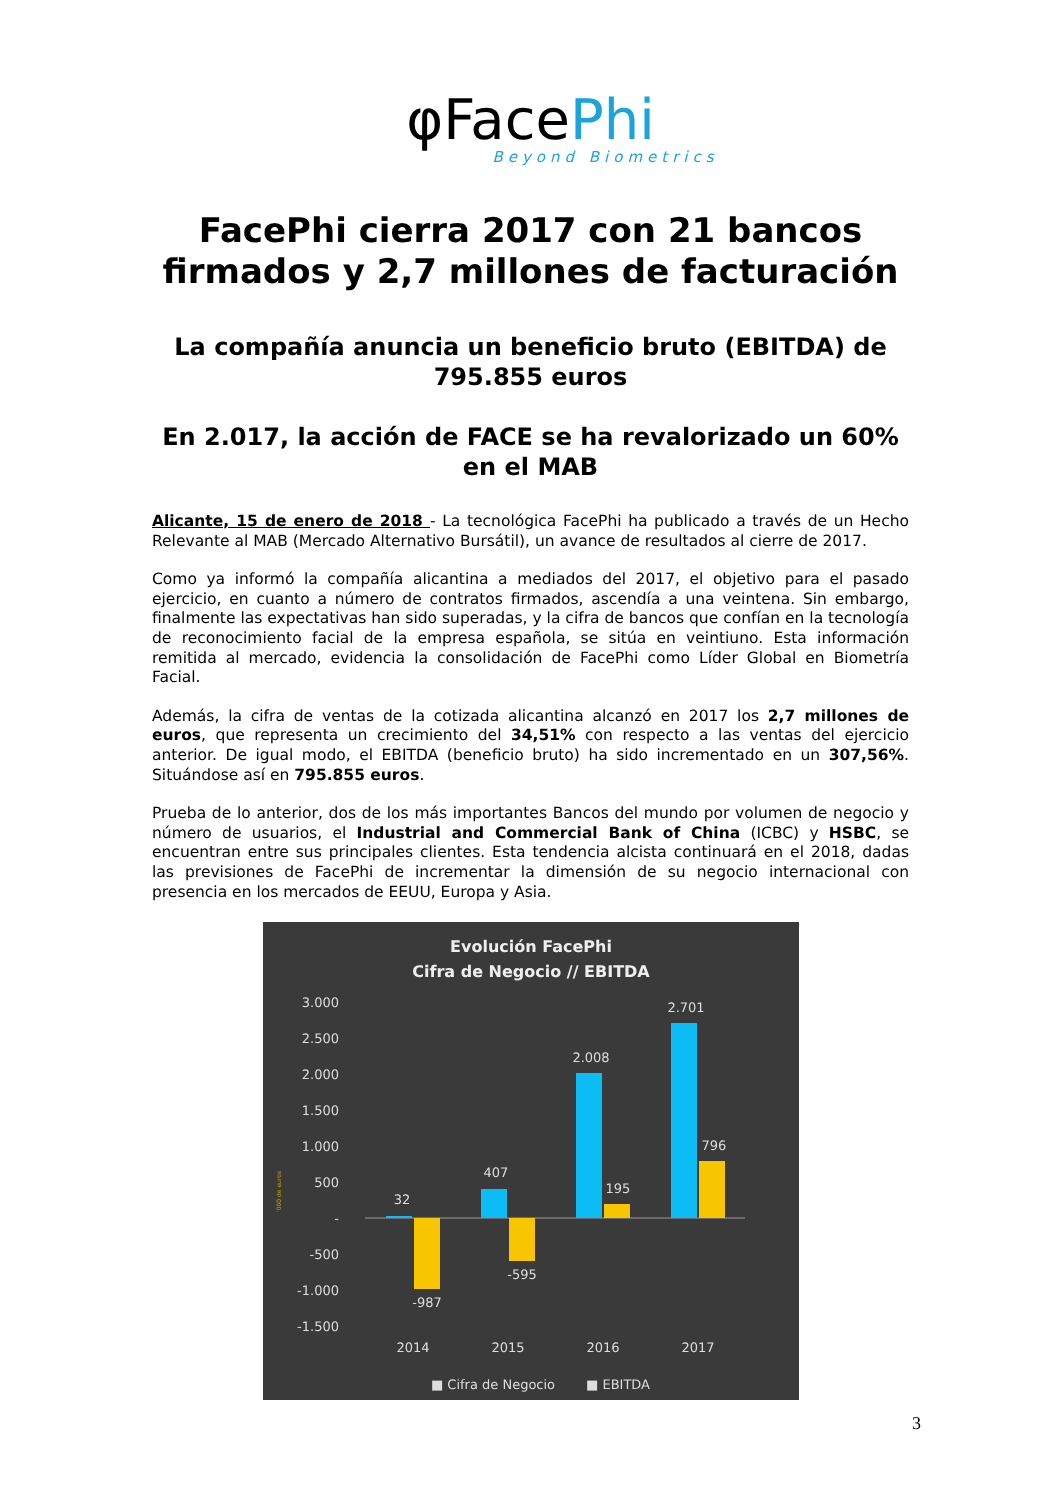φFacePhi
Beyond Biometrics
FacePhi cierra 2017 con 21 bancos
firmados y 2,7 millones de facturación
La compañía anuncia un beneficio bruto (EBITDA) de 795.855 euros
En 2.017, la acción de FACE se ha revalorizado un 60% en el MAB
Alicante, 15 de enero de 2018 - La tecnológica FacePhi ha publicado a través de un Hecho Relevante al MAB (Mercado Alternativo Bursátil), un avance de resultados al cierre de 2017.
Como ya informó la compañía alicantina a mediados del 2017, el objetivo para el pasado ejercicio, en cuanto a número de contratos firmados, ascendía a una veintena. Sin embargo, finalmente las expectativas han sido superadas, y la cifra de bancos que confían en la tecnología de reconocimiento facial de la empresa española, se sitúa en veintiuno. Esta información remitida al mercado, evidencia la consolidación de FacePhi como Líder Global en Biometría Facial.
Además, la cifra de ventas de la cotizada alicantina alcanzó en 2017 los 2,7 millones de euros, que representa un crecimiento del 34,51% con respecto a las ventas del ejercicio anterior. De igual modo, el EBITDA (beneficio bruto) ha sido incrementado en un 307,56%. Situándose así en 795.855 euros.
Prueba de lo anterior, dos de los más importantes Bancos del mundo por volumen de negocio y número de usuarios, el Industrial and Commercial Bank of China (ICBC) y HSBC, se encuentran entre sus principales clientes. Esta tendencia alcista continuará en el 2018, dadas las previsiones de FacePhi de incrementar la dimensión de su negocio internacional con presencia en los mercados de EEUU, Europa y Asia.
Evolución FacePhi
Cifra de Negocio // EBITDA
3.000
2.500
2.000
1.500
1.000
500
-
-500
-1.000
-1.500
32
-987
407
-595
2.008
195
2.701
796
2014
2015
2016
2017
■ Cifra de Negocio
■ EBITDA
'000 de euros
3